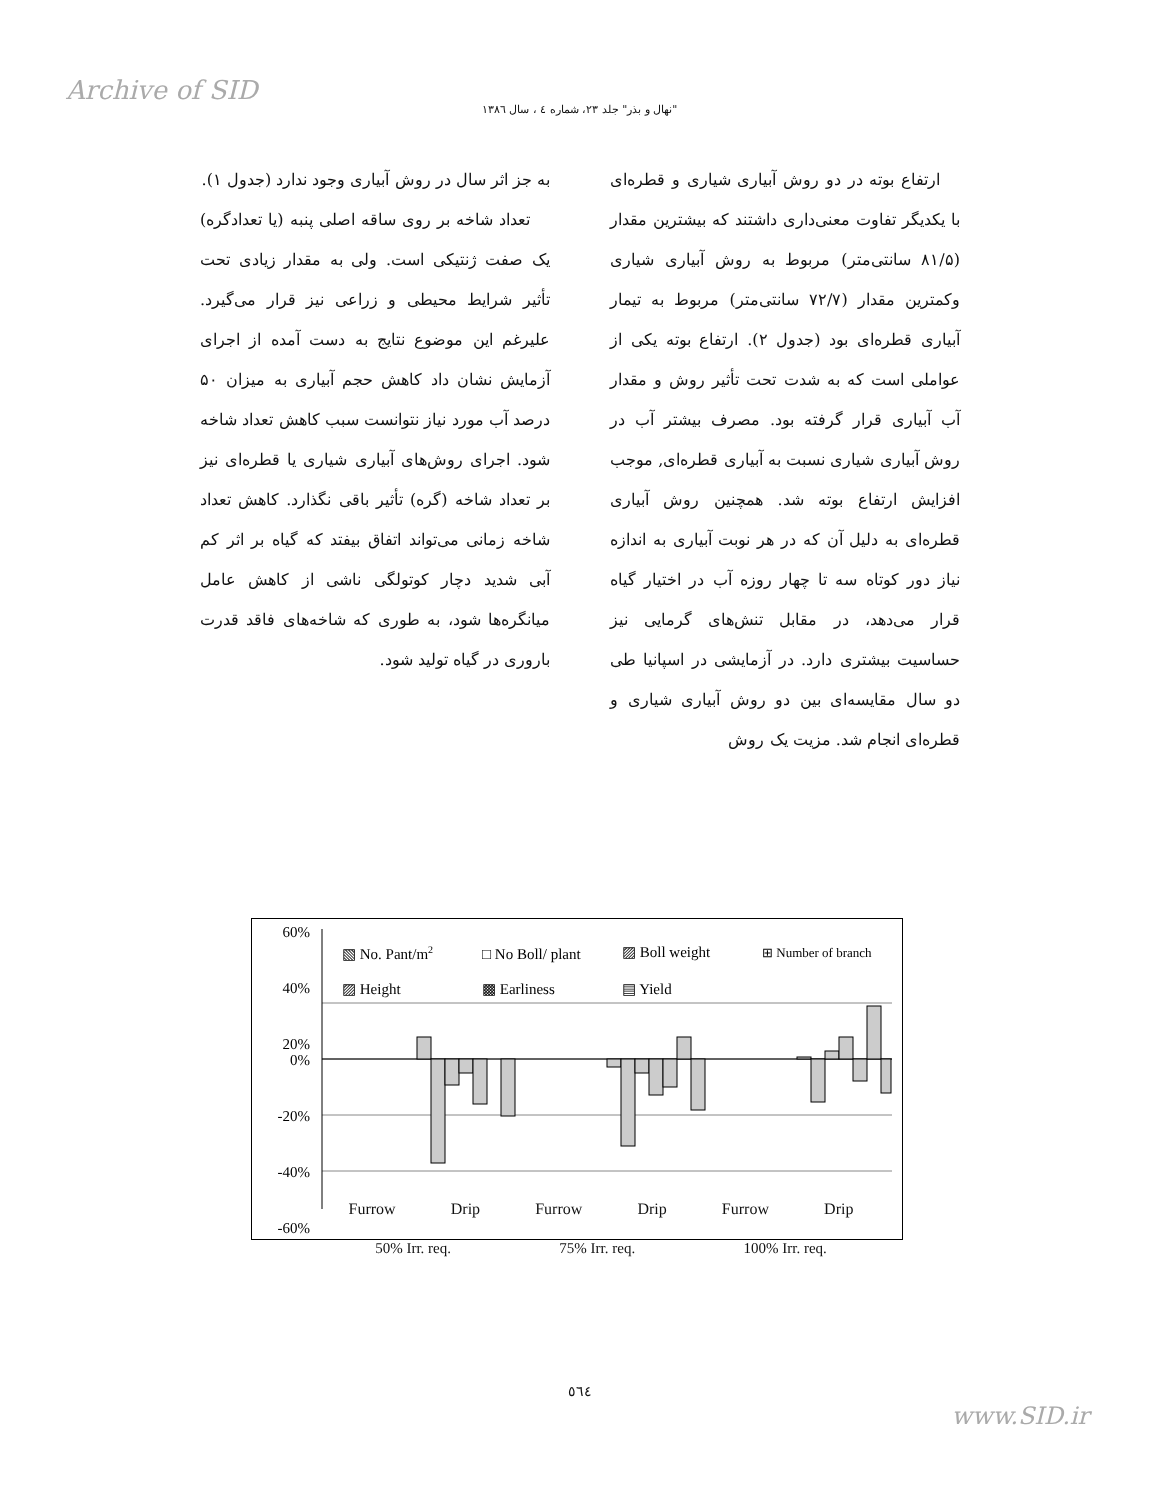Archive of SID
"نهال و بذر" جلد ۲۳، شماره ٤ ، سال ١٣٨٦
به جز اثر سال در روش آبیاری وجود ندارد (جدول ۱).
تعداد شاخه بر روی ساقه اصلی پنبه (یا تعدادگره) یک صفت ژنتیکی است. ولی به مقدار زیادی تحت تأثیر شرایط محیطی و زراعی نیز قرار می‌گیرد. علیرغم این موضوع نتایج به دست آمده از اجرای آزمایش نشان داد کاهش حجم آبیاری به میزان ۵۰ درصد آب مورد نیاز نتوانست سبب کاهش تعداد شاخه شود. اجرای روش‌های آبیاری شیاری یا قطره‌ای نیز بر تعداد شاخه (گره) تأثیر باقی نگذارد. کاهش تعداد شاخه زمانی می‌تواند اتفاق بیفتد که گیاه بر اثر کم آبی شدید دچار کوتولگی ناشی از کاهش عامل میانگره‌ها شود، به طوری که شاخه‌های فاقد قدرت باروری در گیاه تولید شود.
ارتفاع بوته در دو روش آبیاری شیاری و قطره‌ای با یکدیگر تفاوت معنی‌داری داشتند که بیشترین مقدار (۸۱/۵ سانتی‌متر) مربوط به روش آبیاری شیاری وکمترین مقدار (۷۲/۷ سانتی‌متر) مربوط به تیمار آبیاری قطره‌ای بود (جدول ۲). ارتفاع بوته یکی از عواملی است که به شدت تحت تأثیر روش و مقدار آب آبیاری قرار گرفته بود. مصرف بیشتر آب در روش آبیاری شیاری نسبت به آبیاری قطره‌ای, موجب افزایش ارتفاع بوته شد. همچنین روش آبیاری قطره‌ای به دلیل آن که در هر نوبت آبیاری به اندازه نیاز دور کوتاه سه تا چهار روزه آب در اختیار گیاه قرار می‌دهد، در مقابل تنش‌های گرمایی نیز حساسیت بیشتری دارد. در آزمایشی در اسپانیا طی دو سال مقایسه‌ای بین دو روش آبیاری شیاری و قطره‌ای انجام شد. مزیت یک روش
60%
40%
20%
0%
-20%
-40%
-60%
▧ No. Pant/m2
□ No Boll/ plant
▨ Boll weight
⊞ Number of branch
▨ Height
▩ Earliness
▤ Yield
Furrow Drip Furrow Drip Furrow Drip
50% Irr. req. 75% Irr. req. 100% Irr. req.
٥٦٤
www.SID.ir